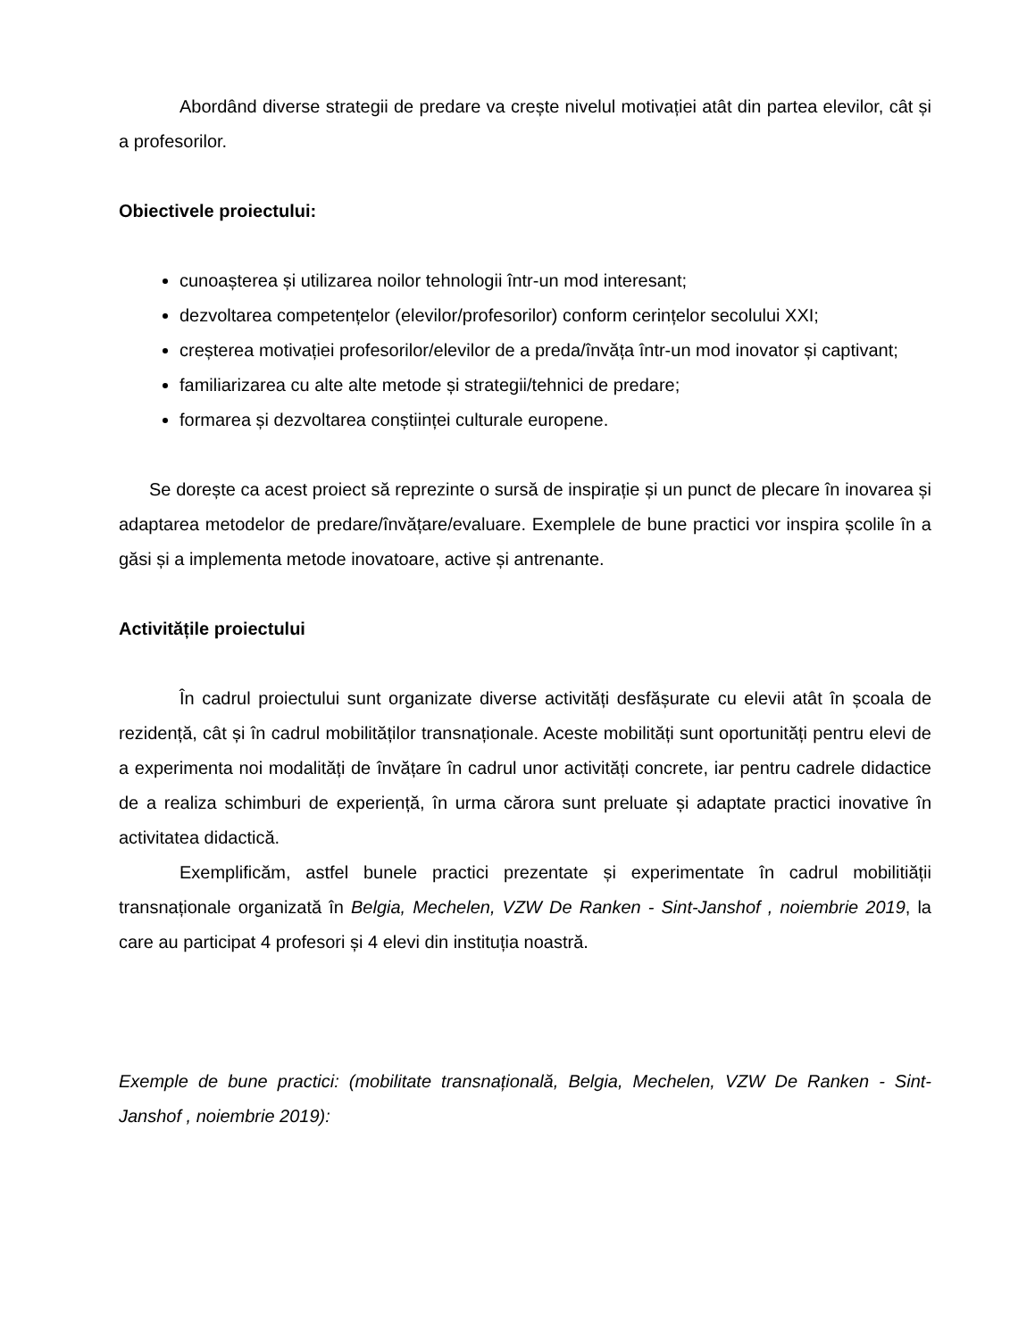Abordând diverse strategii de predare va crește nivelul motivației atât din partea elevilor, cât și a profesorilor.
Obiectivele proiectului:
cunoașterea și utilizarea noilor tehnologii într-un mod interesant;
dezvoltarea competențelor (elevilor/profesorilor) conform cerințelor secolului XXI;
creșterea motivației profesorilor/elevilor de a preda/învăța într-un mod inovator și captivant;
familiarizarea cu alte alte metode și strategii/tehnici de predare;
formarea și dezvoltarea conștiinței culturale europene.
Se dorește ca acest proiect să reprezinte o sursă de inspirație și un punct de plecare în inovarea și adaptarea metodelor de predare/învățare/evaluare. Exemplele de bune practici vor inspira școlile în a găsi și a implementa metode inovatoare, active și antrenante.
Activitățile proiectului
În cadrul proiectului sunt organizate diverse activități desfășurate cu elevii atât în școala de rezidență, cât și în cadrul mobilităților transnaționale. Aceste mobilități sunt oportunități pentru elevi de a experimenta noi modalități de învățare în cadrul unor activități concrete, iar pentru cadrele didactice de a realiza schimburi de experiență, în urma cărora sunt preluate și adaptate practici inovative în activitatea didactică.
Exemplificăm, astfel bunele practici prezentate și experimentate în cadrul mobilitiății transnaționale organizată în Belgia, Mechelen, VZW De Ranken - Sint-Janshof , noiembrie 2019, la care au participat 4 profesori și 4 elevi din instituția noastră.
Exemple de bune practici: (mobilitate transnațională, Belgia, Mechelen, VZW De Ranken - Sint-Janshof , noiembrie 2019):